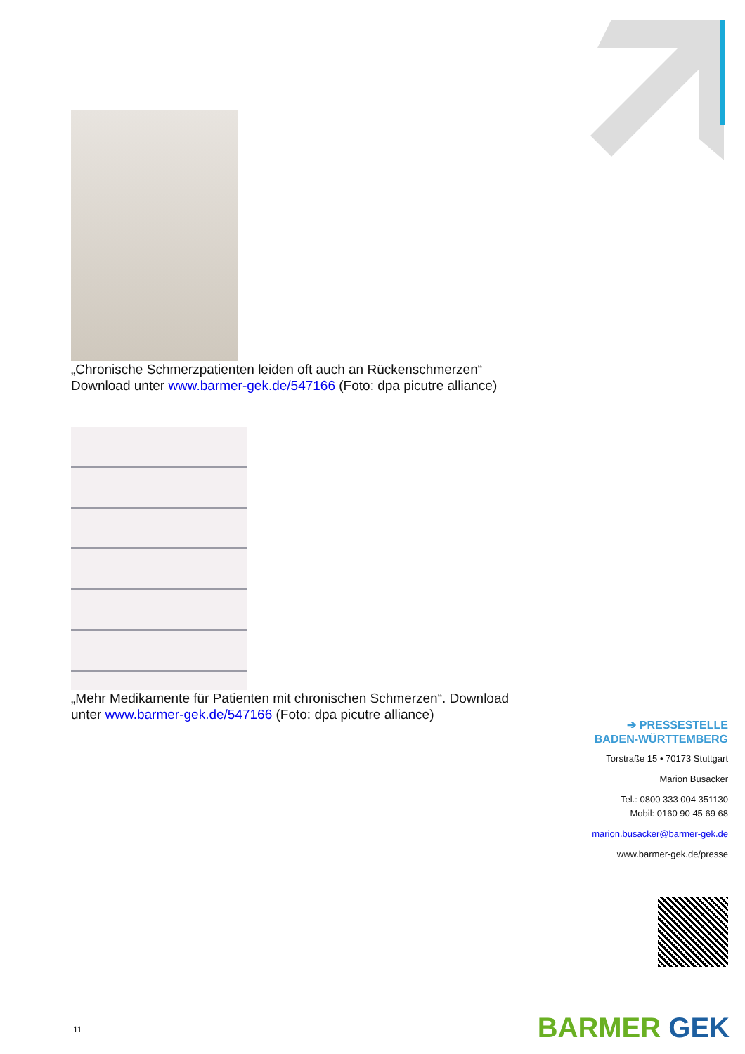„Chronische Schmerzpatienten leiden oft auch an Rückenschmerzen“
Download unter www.barmer-gek.de/547166 (Foto: dpa picutre alliance)
„Mehr Medikamente für Patienten mit chronischen Schmerzen“. Download unter www.barmer-gek.de/547166 (Foto: dpa picutre alliance)
➔ PRESSESTELLE
BADEN-WÜRTTEMBERG
Torstraße 15 • 70173 Stuttgart
Marion Busacker
Tel.: 0800 333 004 351130
Mobil: 0160 90 45 69 68
marion.busacker@barmer-gek.de
www.barmer-gek.de/presse
11 BARMER GEK